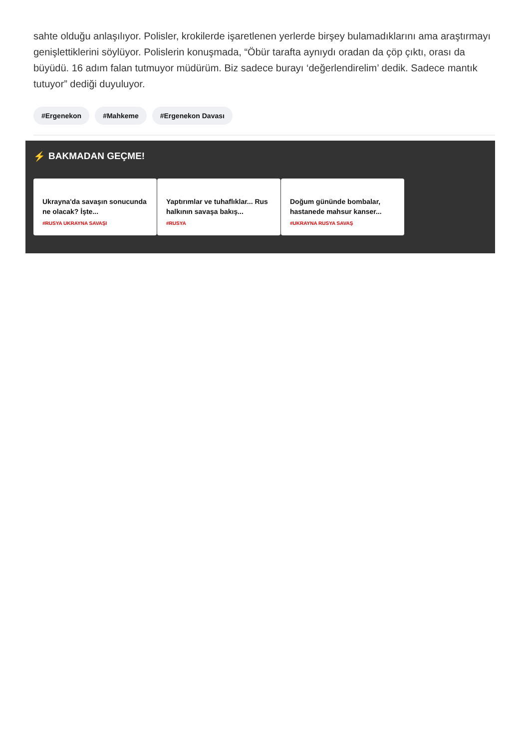sahte olduğu anlaşılıyor. Polisler, krokilerde işaretlenen yerlerde birşey bulamadıklarını ama araştırmayı genişlettiklerini söylüyor. Polislerin konuşmada, “Öbür tarafta aynıydı oradan da çöp çıktı, orası da büyüdü. 16 adım falan tutmuyor müdürüm. Biz sadece burayı ‘değerlendirelim’ dedik. Sadece mantık tutuyor” dediği duyuluyor.
#Ergenekon #Mahkeme #Ergenekon Davası
⚡ BAKMADAN GEÇME!
Ukrayna'da savaşın sonucunda ne olacak? İşte...
#RUSYA UKRAYNA SAVAŞI
Yaptırımlar ve tuhaflıklar... Rus halkının savaşa bakış...
#RUSYA
Doğum gününde bombalar, hastanede mahsur kanser...
#UKRAYNA RUSYA SAVAŞ